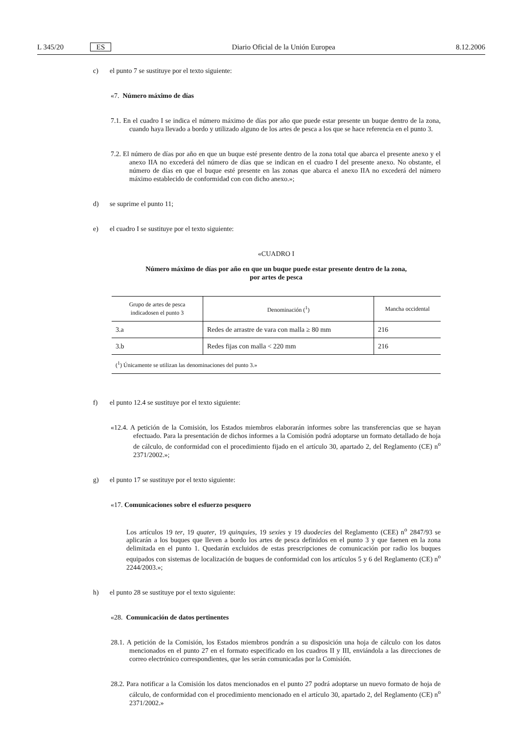L 345/20 ES Diario Oficial de la Unión Europea 8.12.2006
c) el punto 7 se sustituye por el texto siguiente:
«7. Número máximo de días
7.1. En el cuadro I se indica el número máximo de días por año que puede estar presente un buque dentro de la zona, cuando haya llevado a bordo y utilizado alguno de los artes de pesca a los que se hace referencia en el punto 3.
7.2. El número de días por año en que un buque esté presente dentro de la zona total que abarca el presente anexo y el anexo IIA no excederá del número de días que se indican en el cuadro I del presente anexo. No obstante, el número de días en que el buque esté presente en las zonas que abarca el anexo IIA no excederá del número máximo establecido de conformidad con con dicho anexo.»;
d) se suprime el punto 11;
e) el cuadro I se sustituye por el texto siguiente:
«CUADRO I
Número máximo de días por año en que un buque puede estar presente dentro de la zona,
por artes de pesca
| Grupo de artes de pesca indicadosen el punto 3 | Denominación (<sup>1</sup>) | Mancha occidental |
| --- | --- | --- |
| 3.a | Redes de arrastre de vara con malla ≥ 80 mm | 216 |
| 3.b | Redes fijas con malla < 220 mm | 216 |
| (<sup>1</sup>) Únicamente se utilizan las denominaciones del punto 3.» | | |
f) el punto 12.4 se sustituye por el texto siguiente:
«12.4. A petición de la Comisión, los Estados miembros elaborarán informes sobre las transferencias que se hayan efectuado. Para la presentación de dichos informes a la Comisión podrá adoptarse un formato detallado de hoja de cálculo, de conformidad con el procedimiento fijado en el artículo 30, apartado 2, del Reglamento (CE) n<sup>o</sup> 2371/2002.»;
g) el punto 17 se sustituye por el texto siguiente:
«17. Comunicaciones sobre el esfuerzo pesquero
Los artículos 19 ter, 19 quater, 19 quinquies, 19 sexies y 19 duodecies del Reglamento (CEE) n<sup>o</sup> 2847/93 se aplicarán a los buques que lleven a bordo los artes de pesca definidos en el punto 3 y que faenen en la zona delimitada en el punto 1. Quedarán excluidos de estas prescripciones de comunicación por radio los buques equipados con sistemas de localización de buques de conformidad con los artículos 5 y 6 del Reglamento (CE) n<sup>o</sup> 2244/2003.»;
h) el punto 28 se sustituye por el texto siguiente:
«28. Comunicación de datos pertinentes
28.1. A petición de la Comisión, los Estados miembros pondrán a su disposición una hoja de cálculo con los datos mencionados en el punto 27 en el formato especificado en los cuadros II y III, enviándola a las direcciones de correo electrónico correspondientes, que les serán comunicadas por la Comisión.
28.2. Para notificar a la Comisión los datos mencionados en el punto 27 podrá adoptarse un nuevo formato de hoja de cálculo, de conformidad con el procedimiento mencionado en el artículo 30, apartado 2, del Reglamento (CE) n<sup>o</sup> 2371/2002.»